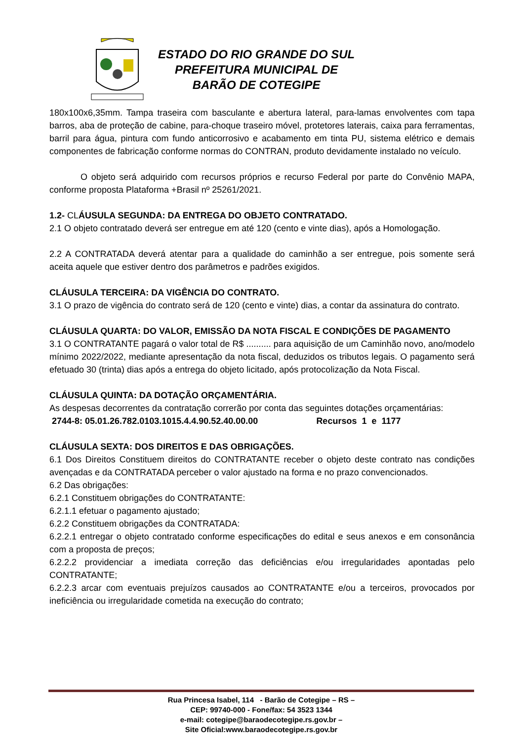ESTADO DO RIO GRANDE DO SUL
PREFEITURA MUNICIPAL DE
BARÃO DE COTEGIPE
180x100x6,35mm. Tampa traseira com basculante e abertura lateral, para-lamas envolventes com tapa barros, aba de proteção de cabine, para-choque traseiro móvel, protetores laterais, caixa para ferramentas, barril para água, pintura com fundo anticorrosivo e acabamento em tinta PU, sistema elétrico e demais componentes de fabricação conforme normas do CONTRAN, produto devidamente instalado no veículo.
O objeto será adquirido com recursos próprios e recurso Federal por parte do Convênio MAPA, conforme proposta Plataforma +Brasil nº 25261/2021.
1.2- CLÁUSULA SEGUNDA: DA ENTREGA DO OBJETO CONTRATADO.
2.1 O objeto contratado deverá ser entregue em até 120 (cento e vinte dias), após a Homologação.
2.2 A CONTRATADA deverá atentar para a qualidade do caminhão a ser entregue, pois somente será aceita aquele que estiver dentro dos parâmetros e padrões exigidos.
CLÁUSULA TERCEIRA: DA VIGÊNCIA DO CONTRATO.
3.1 O prazo de vigência do contrato será de 120 (cento e vinte) dias, a contar da assinatura do contrato.
CLÁUSULA QUARTA: DO VALOR, EMISSÃO DA NOTA FISCAL E CONDIÇÕES DE PAGAMENTO
3.1 O CONTRATANTE pagará o valor total de R$ .......... para aquisição de um Caminhão novo, ano/modelo mínimo 2022/2022, mediante apresentação da nota fiscal, deduzidos os tributos legais. O pagamento será efetuado 30 (trinta) dias após a entrega do objeto licitado, após protocolização da Nota Fiscal.
CLÁUSULA QUINTA: DA DOTAÇÃO ORÇAMENTÁRIA.
As despesas decorrentes da contratação correrão por conta das seguintes dotações orçamentárias:
2744-8: 05.01.26.782.0103.1015.4.4.90.52.40.00.00 Recursos 1 e 1177
CLÁUSULA SEXTA: DOS DIREITOS E DAS OBRIGAÇÕES.
6.1 Dos Direitos Constituem direitos do CONTRATANTE receber o objeto deste contrato nas condições avençadas e da CONTRATADA perceber o valor ajustado na forma e no prazo convencionados.
6.2 Das obrigações:
6.2.1 Constituem obrigações do CONTRATANTE:
6.2.1.1 efetuar o pagamento ajustado;
6.2.2 Constituem obrigações da CONTRATADA:
6.2.2.1 entregar o objeto contratado conforme especificações do edital e seus anexos e em consonância com a proposta de preços;
6.2.2.2 providenciar a imediata correção das deficiências e/ou irregularidades apontadas pelo CONTRATANTE;
6.2.2.3 arcar com eventuais prejuízos causados ao CONTRATANTE e/ou a terceiros, provocados por ineficiência ou irregularidade cometida na execução do contrato;
Rua Princesa Isabel, 114 - Barão de Cotegipe – RS –
CEP: 99740-000 - Fone/fax: 54 3523 1344
e-mail: cotegipe@baraodecotegipe.rs.gov.br –
Site Oficial:www.baraodecotegipe.rs.gov.br